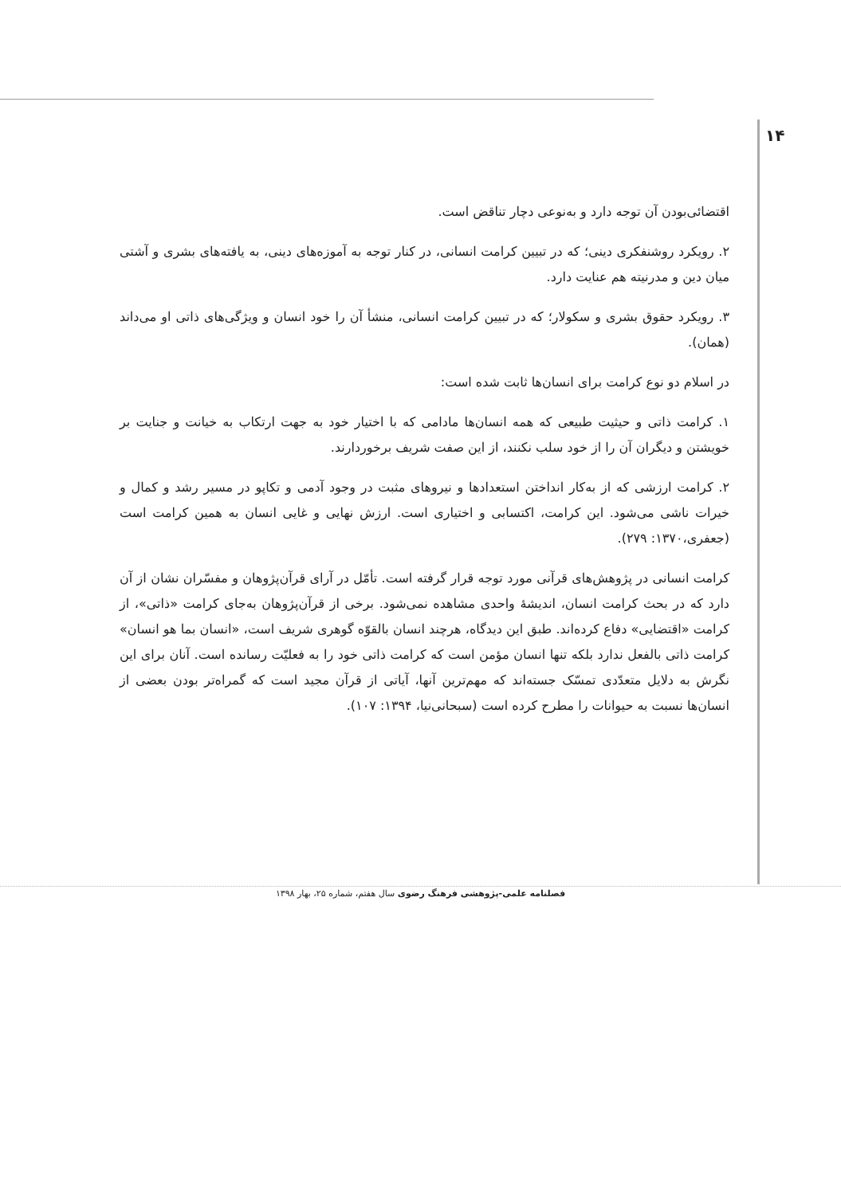۱۴
اقتضائی‌بودن آن توجه دارد و به‌نوعی دچار تناقض است.
۲. رویکرد روشنفکری دینی؛ که در تبیین کرامت انسانی، در کنار توجه به آموزه‌های دینی، به یافته‌های بشری و آشتی میان دین و مدرنیته هم عنایت دارد.
۳. رویکرد حقوق بشری و سکولار؛ که در تبیین کرامت انسانی، منشأ آن را خود انسان و ویژگی‌های ذاتی او می‌داند (همان).
در اسلام دو نوع کرامت برای انسان‌ها ثابت شده است:
۱. کرامت ذاتی و حیثیت طبیعی که همه انسان‌ها مادامی که با اختیار خود به جهت ارتکاب به خیانت و جنایت بر خویشتن و دیگران آن را از خود سلب نکنند، از این صفت شریف برخوردارند.
۲. کرامت ارزشی که از به‌کار انداختن استعدادها و نیروهای مثبت در وجود آدمی و تکاپو در مسیر رشد و کمال و خیرات ناشی می‌شود. این کرامت، اکتسابی و اختیاری است. ارزش نهایی و غایی انسان به همین کرامت است (جعفری،۱۳۷۰: ۲۷۹).
کرامت انسانی در پژوهش‌های قرآنی مورد توجه قرار گرفته است. تأمّل در آرای قرآن‌پژوهان و مفسّران نشان از آن دارد که در بحث کرامت انسان، اندیشهٔ واحدی مشاهده نمی‌شود. برخی از قرآن‌پژوهان به‌جای کرامت «ذاتی»، از کرامت «اقتضایی» دفاع کرده‌اند. طبق این دیدگاه، هرچند انسان بالقوّه گوهری شریف است، «انسان بما هو انسان» کرامت ذاتی بالفعل ندارد بلکه تنها انسان مؤمن است که کرامت ذاتی خود را به فعلیّت رسانده است. آنان برای این نگرش به دلایل متعدّدی تمسّک جسته‌اند که مهم‌ترین آنها، آیاتی از قرآن مجید است که گمراه‌تر بودن بعضی از انسان‌ها نسبت به حیوانات را مطرح کرده است (سبحانی‌نیا، ۱۳۹۴: ۱۰۷).
فصلنامه علمی-پژوهشی فرهنگ رضوی سال هفتم، شماره ۲۵، بهار ۱۳۹۸